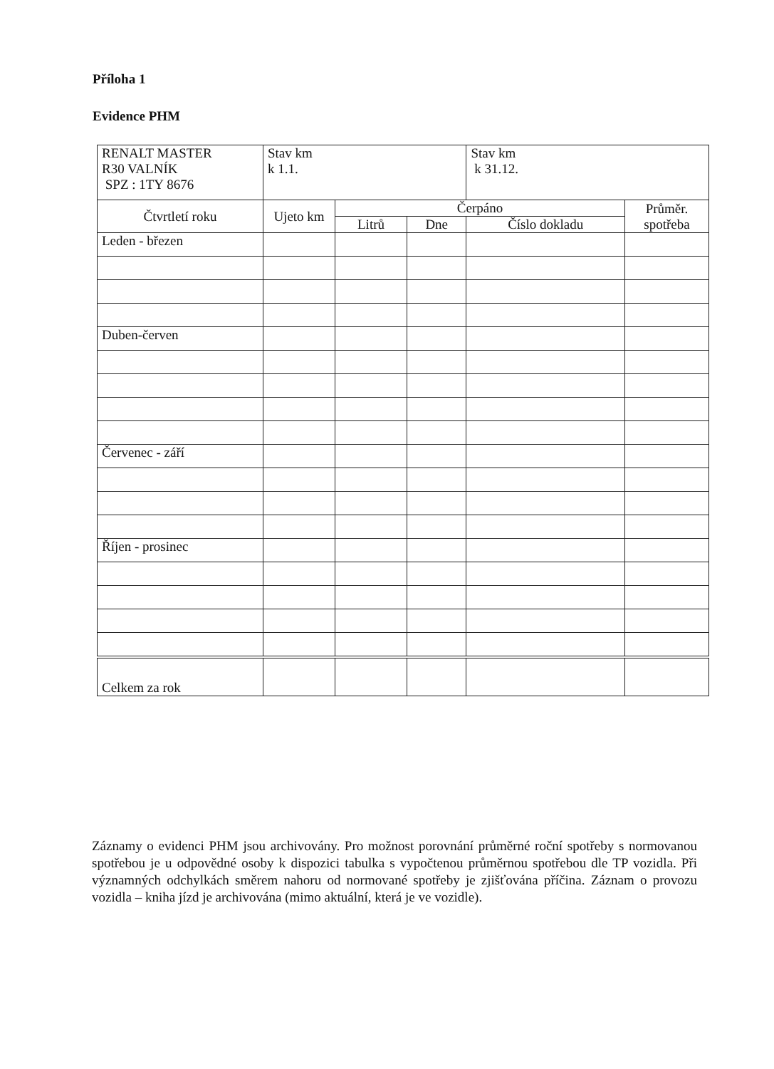Příloha 1
Evidence PHM
| RENALT MASTER R30 VALNÍK SPZ : 1TY 8676 | Stav km k 1.1. | | | Stav km k 31.12. | |
| Čtvrtletí roku | Ujeto km | Čerpáno | | | Průměr. spotřeba |
| | | Litrů | Dne | Číslo dokladu | |
| Leden - březen | | | | | |
| Duben-červen | | | | | |
| Červenec - září | | | | | |
| Říjen - prosinec | | | | | |
| Celkem za rok | | | | | |
Záznamy o evidenci PHM jsou archivovány. Pro možnost porovnání průměrné roční spotřeby s normovanou spotřebou je u odpovědné osoby k dispozici tabulka s vypočtenou průměrnou spotřebou dle TP vozidla. Při významných odchylkách směrem nahoru od normované spotřeby je zjišťována příčina. Záznam o provozu vozidla – kniha jízd je archivována (mimo aktuální, která je ve vozidle).